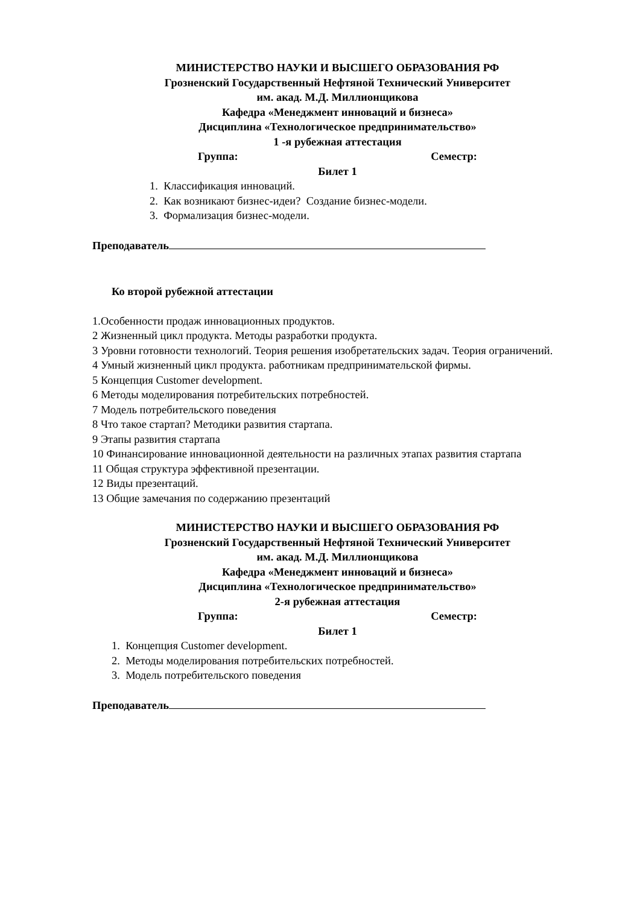МИНИСТЕРСТВО НАУКИ И ВЫСШЕГО ОБРАЗОВАНИЯ РФ
Грозненский Государственный Нефтяной Технический Университет
им. акад. М.Д. Миллионщикова
Кафедра «Менеджмент инноваций и бизнеса»
Дисциплина «Технологическое предпринимательство»
1 -я рубежная аттестация
Группа: Семестр:
Билет 1
1. Классификация инноваций.
2. Как возникают бизнес-идеи? Создание бизнес-модели.
3. Формализация бизнес-модели.
Преподаватель
Ко второй рубежной аттестации
1.Особенности продаж инновационных продуктов.
2 Жизненный цикл продукта. Методы разработки продукта.
3 Уровни готовности технологий. Теория решения изобретательских задач. Теория ограничений.
4 Умный жизненный цикл продукта. работникам предпринимательской фирмы.
5 Концепция Customer development.
6 Методы моделирования потребительских потребностей.
7 Модель потребительского поведения
8 Что такое стартап? Методики развития стартапа.
9 Этапы развития стартапа
10 Финансирование инновационной деятельности на различных этапах развития стартапа
11 Общая структура эффективной презентации.
12 Виды презентаций.
13 Общие замечания по содержанию презентаций
МИНИСТЕРСТВО НАУКИ И ВЫСШЕГО ОБРАЗОВАНИЯ РФ
Грозненский Государственный Нефтяной Технический Университет
им. акад. М.Д. Миллионщикова
Кафедра «Менеджмент инноваций и бизнеса»
Дисциплина «Технологическое предпринимательство»
2-я рубежная аттестация
Группа: Семестр:
Билет 1
1. Концепция Customer development.
2. Методы моделирования потребительских потребностей.
3. Модель потребительского поведения
Преподаватель